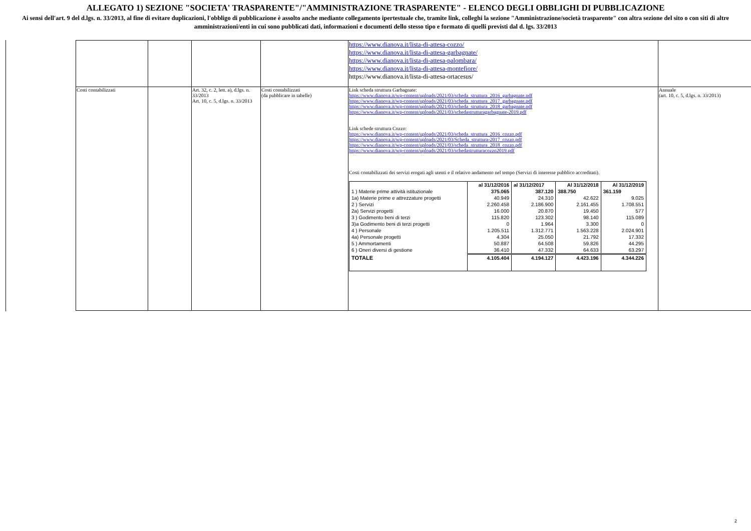ALLEGATO 1) SEZIONE "SOCIETA' TRASPARENTE"/"AMMINISTRAZIONE TRASPARENTE" - ELENCO DEGLI OBBLIGHI DI PUBBLICAZIONE
Ai sensi dell'art. 9 del d.lgs. n. 33/2013, al fine di evitare duplicazioni, l'obbligo di pubblicazione è assolto anche mediante collegamento ipertestuale che, tramite link, colleghi la sezione "Amministrazione/società trasparente" con altra sezione del sito o con siti di altre amministrazioni/enti in cui sono pubblicati dati, informazioni e documenti dello stesso tipo e formato di quelli previsti dal d. lgs. 33/2013
| | | | | https://www.dianova.it/lista-di-attesa-cozzo/ https://www.dianova.it/lista-di-attesa-garbagnate/ https://www.dianova.it/lista-di-attesa-palombara/ https://www.dianova.it/lista-di-attesa-montefiore/ https://www.dianova.it/lista-di-attesa-ortacesus/ | |
| Costi contabilizzati | | Art. 32, c. 2, lett. a), d.lgs. n. 33/2013 Art. 10, c. 5, d.lgs. n. 33/2013 | Costi contabilizzati (da pubblicare in tabelle) | Link scheda struttura Garbagnate: https://www.dianova.it/wp-content/uploads/2021/03/scheda_struttura_2016_garbagnate.pdf https://www.dianova.it/wp-content/uploads/2021/03/scheda_struttura_2017_garbagnate.pdf https://www.dianova.it/wp-content/uploads/2021/03/scheda_struttura_2018_garbagnate.pdf https://www.dianova.it/wp-content/uploads/2021/03/schedastrutturagarbagnate-2019.pdf Link schede struttura Cozzo: https://www.dianova.it/wp-content/uploads/2021/03/scheda_struttura_2016_cozzo.pdf https://www.dianova.it/wp-content/uploads/2021/03/Scheda_struttura-2017_cozzo.pdf https://www.dianova.it/wp-content/uploads/2021/03/scheda_struttura_2018_cozzo.pdf https://www.dianova.it/wp-content/uploads/2021/03/schedastrutturacozzo2019.pdf Costi contabilizzati dei servizi erogati agli utenti e il relativo andamento nel tempo (Servizi di interesse pubblico accreditati). / / al 31/12/2016 / al 31/12/2017 / Al 31/12/2018 / Al 31/12/2019 / / 1 ) Materie prime attività istituzionale / 375.065 / 387.120 / 388.750 / 361.159 / / 1a) Materie prime e attrezzature progetti / 40.949 / 24.310 / 42.622 / 9.025 / / 2 ) Servizi / 2.260.458 / 2.186.900 / 2.161.455 / 1.708.551 / / 2a) Servizi progetti / 16.000 / 20.870 / 19.450 / 577 / / 3 ) Godimento beni di terzi / 115.820 / 123.302 / 98.140 / 115.089 / / 3)a Godimento beni di terzi progetti / 0 / 1.964 / 3.300 / 0 / / 4 ) Personale / 1.205.511 / 1.312.771 / 1.563.228 / 2.024.901 / / 4a) Personale progetti / 4.304 / 25.050 / 21.792 / 17.332 / / 5 ) Ammortamenti / 50.887 / 64.508 / 59.826 / 44.295 / / 6 ) Oneri diversi di gestione / 36.410 / 47.332 / 64.633 / 63.297 / / TOTALE / 4.105.404 / 4.194.127 / 4.423.196 / 4.344.226 / | Annuale (art. 10, c. 5, d.lgs. n. 33/2013) |
2